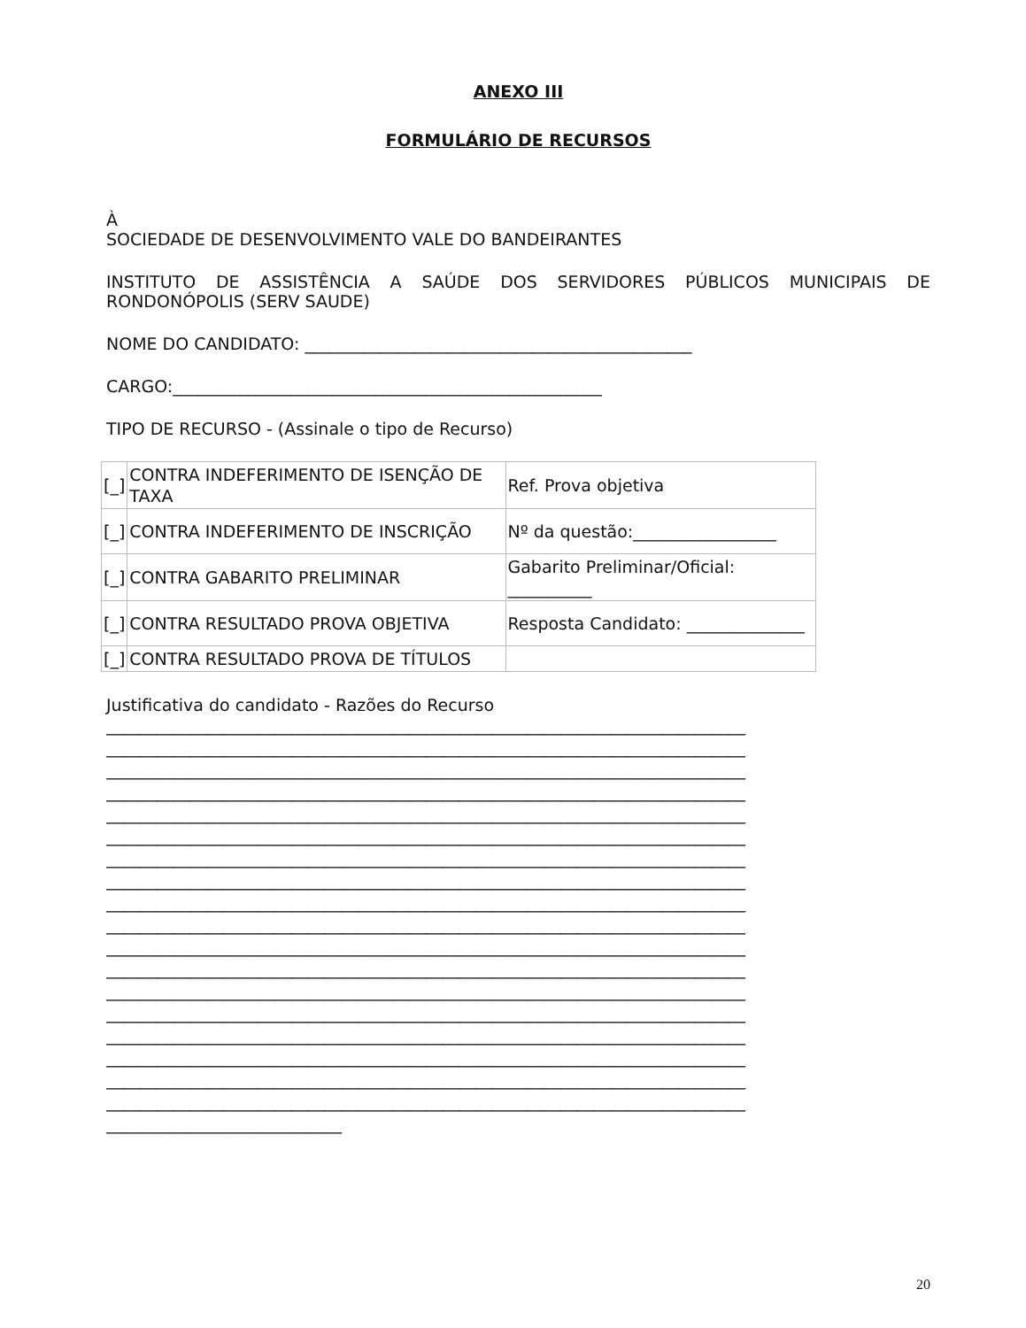ANEXO III
FORMULÁRIO DE RECURSOS
À
SOCIEDADE DE DESENVOLVIMENTO VALE DO BANDEIRANTES
INSTITUTO DE ASSISTÊNCIA A SAÚDE DOS SERVIDORES PÚBLICOS MUNICIPAIS DE RONDONÓPOLIS (SERV SAUDE)
NOME DO CANDIDATO: ______________________________________________
CARGO:___________________________________________________
TIPO DE RECURSO - (Assinale o tipo de Recurso)
| [_] | CONTRA INDEFERIMENTO DE ISENÇÃO DE TAXA | Ref. Prova objetiva |
| [_] | CONTRA INDEFERIMENTO DE INSCRIÇÃO | Nº da questão:_________________ |
| [_] | CONTRA GABARITO PRELIMINAR | Gabarito Preliminar/Oficial: __________ |
| [_] | CONTRA RESULTADO PROVA OBJETIVA | Resposta Candidato: ______________ |
| [_] | CONTRA RESULTADO PROVA DE TÍTULOS | |
Justificativa do candidato - Razões do Recurso
____________________________________________________________________________
____________________________________________________________________________
____________________________________________________________________________
____________________________________________________________________________
____________________________________________________________________________
____________________________________________________________________________
____________________________________________________________________________
____________________________________________________________________________
____________________________________________________________________________
____________________________________________________________________________
____________________________________________________________________________
____________________________________________________________________________
____________________________________________________________________________
____________________________________________________________________________
____________________________________________________________________________
____________________________________________________________________________
____________________________________________________________________________
____________________________________________________________________________
____________________________
20